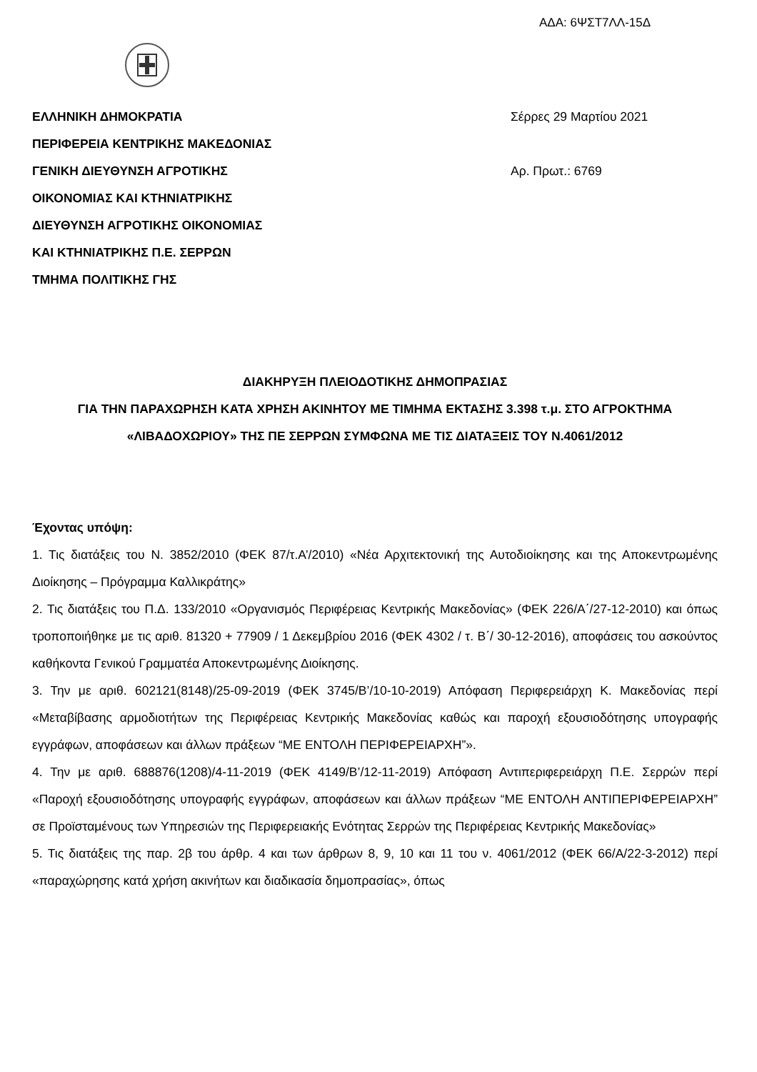ΑΔΑ: 6ΨΣΤ7ΛΛ-15Δ
ΕΛΛΗΝΙΚΗ ΔΗΜΟΚΡΑΤΙΑ
ΠΕΡΙΦΕΡΕΙΑ ΚΕΝΤΡΙΚΗΣ ΜΑΚΕΔΟΝΙΑΣ
ΓΕΝΙΚΗ ΔΙΕΥΘΥΝΣΗ ΑΓΡΟΤΙΚΗΣ
ΟΙΚΟΝΟΜΙΑΣ ΚΑΙ ΚΤΗΝΙΑΤΡΙΚΗΣ
ΔΙΕΥΘΥΝΣΗ ΑΓΡΟΤΙΚΗΣ ΟΙΚΟΝΟΜΙΑΣ
ΚΑΙ ΚΤΗΝΙΑΤΡΙΚΗΣ Π.Ε. ΣΕΡΡΩΝ
ΤΜΗΜΑ ΠΟΛΙΤΙΚΗΣ ΓΗΣ
Σέρρες 29 Μαρτίου 2021
Αρ. Πρωτ.: 6769
ΔΙΑΚΗΡΥΞΗ ΠΛΕΙΟΔΟΤΙΚΗΣ ΔΗΜΟΠΡΑΣΙΑΣ
ΓΙΑ ΤΗΝ ΠΑΡΑΧΩΡΗΣΗ ΚΑΤΑ ΧΡΗΣΗ ΑΚΙΝΗΤΟΥ ΜΕ ΤΙΜΗΜΑ ΕΚΤΑΣΗΣ 3.398 τ.μ. ΣΤΟ ΑΓΡΟΚΤΗΜΑ «ΛΙΒΑΔΟΧΩΡΙΟΥ» ΤΗΣ ΠΕ ΣΕΡΡΩΝ ΣΥΜΦΩΝΑ ΜΕ ΤΙΣ ΔΙΑΤΑΞΕΙΣ ΤΟΥ Ν.4061/2012
Έχοντας υπόψη:
1. Τις διατάξεις του Ν. 3852/2010 (ΦΕΚ 87/τ.Α’/2010) «Νέα Αρχιτεκτονική της Αυτοδιοίκησης και της Αποκεντρωμένης Διοίκησης – Πρόγραμμα Καλλικράτης»
2. Τις διατάξεις του Π.Δ. 133/2010 «Οργανισμός Περιφέρειας Κεντρικής Μακεδονίας» (ΦΕΚ 226/Α΄/27-12-2010) και όπως τροποποιήθηκε με τις αριθ. 81320 + 77909 / 1 Δεκεμβρίου 2016 (ΦΕΚ 4302 / τ. Β΄/ 30-12-2016), αποφάσεις του ασκούντος καθήκοντα Γενικού Γραμματέα Αποκεντρωμένης Διοίκησης.
3. Την με αριθ. 602121(8148)/25-09-2019 (ΦΕΚ 3745/Β’/10-10-2019) Απόφαση Περιφερειάρχη Κ. Μακεδονίας περί «Μεταβίβασης αρμοδιοτήτων της Περιφέρειας Κεντρικής Μακεδονίας καθώς και παροχή εξουσιοδότησης υπογραφής εγγράφων, αποφάσεων και άλλων πράξεων “ΜΕ ΕΝΤΟΛΗ ΠΕΡΙΦΕΡΕΙΑΡΧΗ”».
4. Την με αριθ. 688876(1208)/4-11-2019 (ΦΕΚ 4149/Β’/12-11-2019) Απόφαση Αντιπεριφερειάρχη Π.Ε. Σερρών περί «Παροχή εξουσιοδότησης υπογραφής εγγράφων, αποφάσεων και άλλων πράξεων “ΜΕ ΕΝΤΟΛΗ ΑΝΤΙΠΕΡΙΦΕΡΕΙΑΡΧΗ” σε Προϊσταμένους των Υπηρεσιών της Περιφερειακής Ενότητας Σερρών της Περιφέρειας Κεντρικής Μακεδονίας»
5. Τις διατάξεις της παρ. 2β του άρθρ. 4 και των άρθρων 8, 9, 10 και 11 του ν. 4061/2012 (ΦΕΚ 66/Α/22-3-2012) περί «παραχώρησης κατά χρήση ακινήτων και διαδικασία δημοπρασίας», όπως